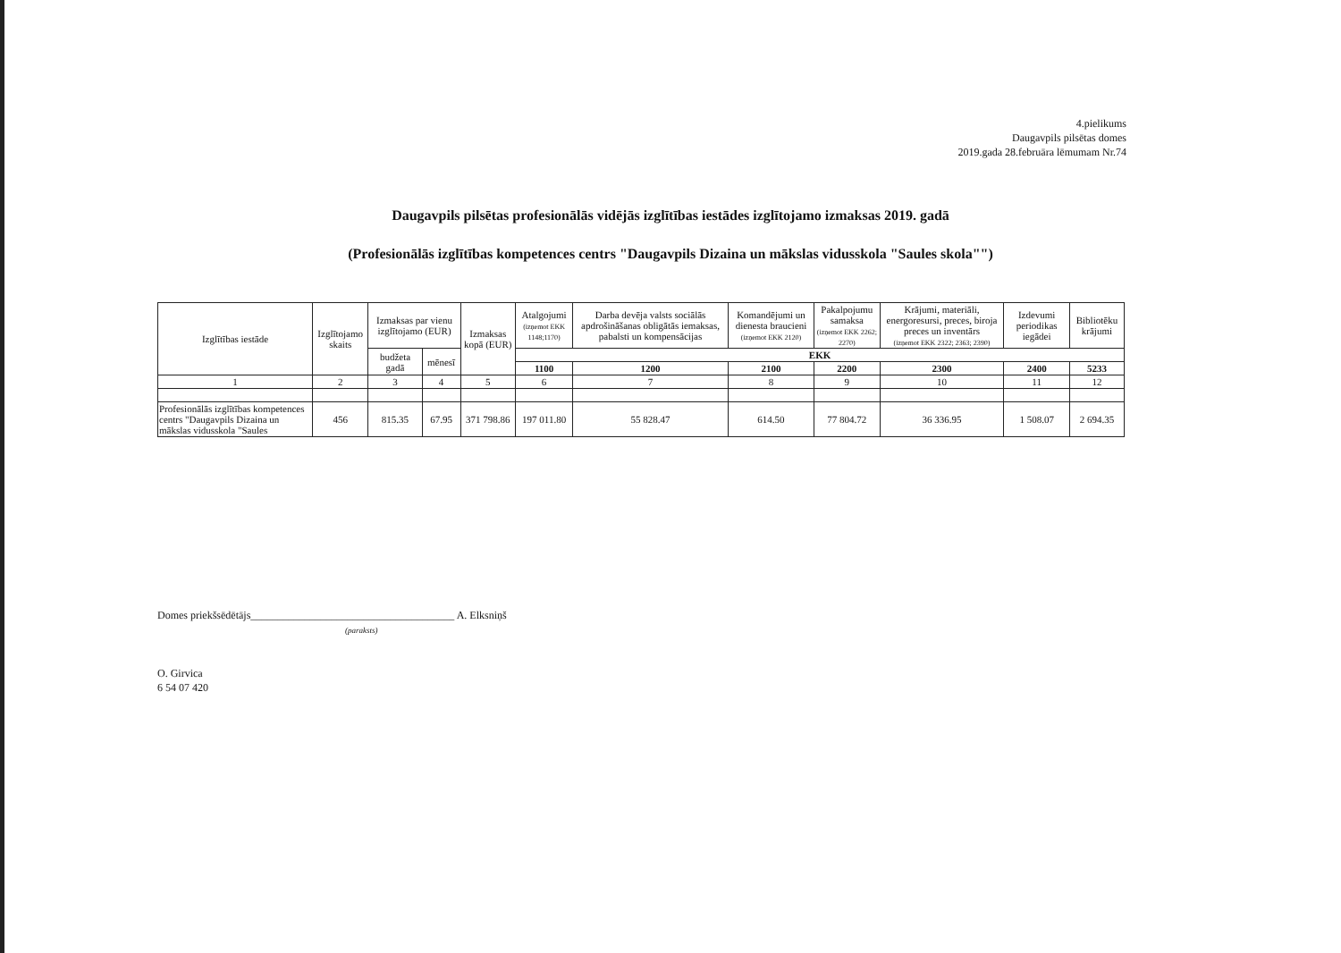4.pielikums
Daugavpils pilsētas domes
2019.gada 28.februāra lēmumam Nr.74
Daugavpils pilsētas profesionālās vidējās izglītības iestādes izglītojamo izmaksas 2019. gadā
(Profesionālās izglītības kompetences centrs "Daugavpils Dizaina un mākslas vidusskola "Saules skola"")
| Izglītības iestāde | Izglītojamo skaits | Izmaksas par vienu izglītojamo (EUR) | | Izmaksas kopā (EUR) | Atalgojumi (izņemot EKK 1148;1170) | Darba devēja valsts sociālās apdrošināšanas obligātās iemaksas, pabalsti un kompensācijas | Komandējumi un dienesta braucieni (izņemot EKK 2120) | Pakalpojumu samaksa (izņemot EKK 2262; 2270) | Krājumi, materiāli, energoresursi, preces, biroja preces un inventārs (izņemot EKK 2322; 2363; 2390) | Izdevumi periodikas iegādei | Bibliotēku krājumi |
| --- | --- | --- | --- | --- | --- | --- | --- | --- | --- | --- | --- |
| | | budžeta gadā | mēnesī | | EKK | | | | | | |
| | | | | | 1100 | 1200 | 2100 | 2200 | 2300 | 2400 | 5233 |
| 1 | 2 | 3 | 4 | 5 | 6 | 7 | 8 | 9 | 10 | 11 | 12 |
| Profesionālās izglītības kompetences centrs "Daugavpils Dizaina un mākslas vidusskola "Saules | 456 | 815.35 | 67.95 | 371 798.86 | 197 011.80 | 55 828.47 | 614.50 | 77 804.72 | 36 336.95 | 1 508.07 | 2 694.35 |
Domes priekšsēdētājs______________________________________ A. Elksniņš
(paraksts)
O. Girvica
6 54 07 420